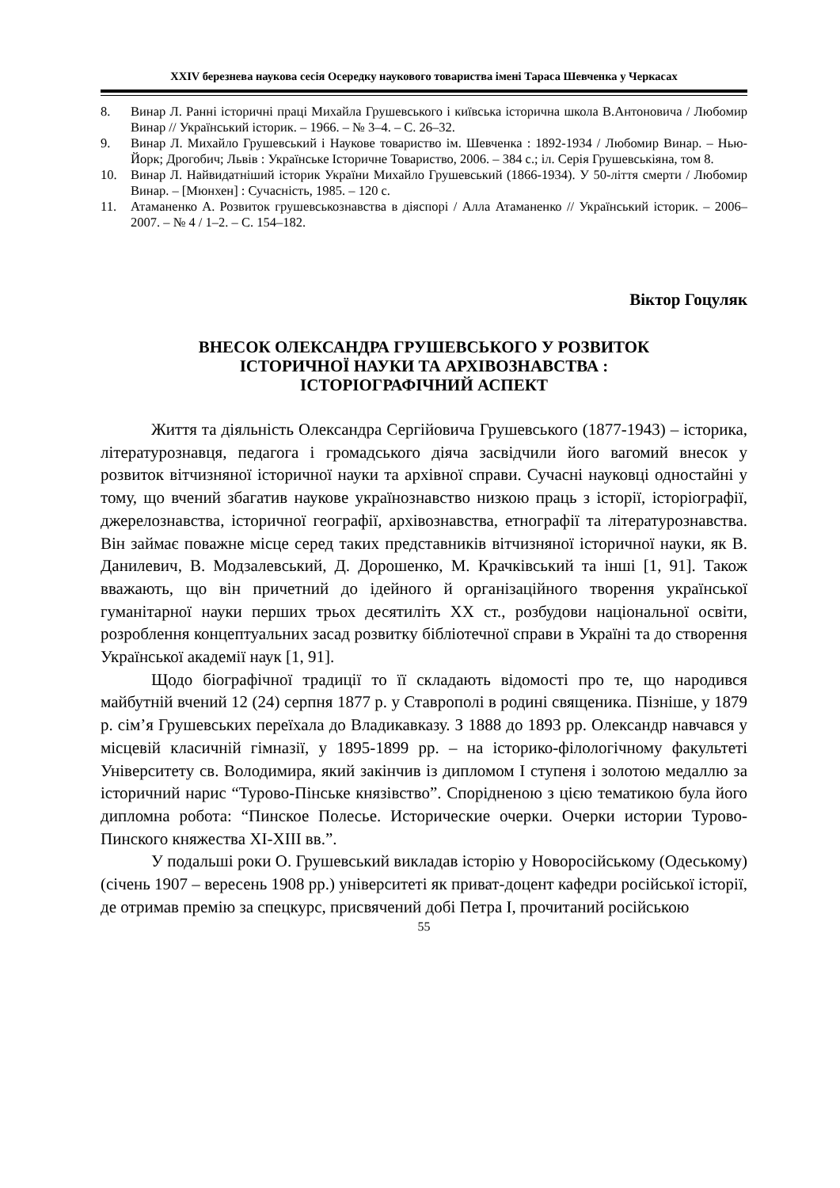XXIV березнева наукова сесія Осередку наукового товариства імені Тараса Шевченка у Черкасах
8. Винар Л. Ранні історичні праці Михайла Грушевського і київська історична школа В.Антоновича / Любомир Винар // Український історик. – 1966. – № 3–4. – С. 26–32.
9. Винар Л. Михайло Грушевський і Наукове товариство ім. Шевченка : 1892-1934 / Любомир Винар. – Нью-Йорк; Дрогобич; Львів : Українське Історичне Товариство, 2006. – 384 с.; іл. Серія Грушевськіяна, том 8.
10. Винар Л. Найвидатніший історик України Михайло Грушевський (1866-1934). У 50-ліття смерти / Любомир Винар. – [Мюнхен] : Сучасність, 1985. – 120 с.
11. Атаманенко А. Розвиток грушевськознавства в діяспорі / Алла Атаманенко // Український історик. – 2006–2007. – № 4 / 1–2. – С. 154–182.
Віктор Гоцуляк
ВНЕСОК ОЛЕКСАНДРА ГРУШЕВСЬКОГО У РОЗВИТОК
ІСТОРИЧНОЇ НАУКИ ТА АРХІВОЗНАВСТВА :
ІСТОРІОГРАФІЧНИЙ АСПЕКТ
Життя та діяльність Олександра Сергійовича Грушевського (1877-1943) – історика, літературознавця, педагога і громадського діяча засвідчили його вагомий внесок у розвиток вітчизняної історичної науки та архівної справи. Сучасні науковці одностайні у тому, що вчений збагатив наукове українознавство низкою праць з історії, історіографії, джерелознавства, історичної географії, архівознавства, етнографії та літературознавства. Він займає поважне місце серед таких представників вітчизняної історичної науки, як В. Данилевич, В. Модзалевський, Д. Дорошенко, М. Крачківський та інші [1, 91]. Також вважають, що він причетний до ідейного й організаційного творення української гуманітарної науки перших трьох десятиліть XX ст., розбудови національної освіти, розроблення концептуальних засад розвитку бібліотечної справи в Україні та до створення Української академії наук [1, 91].
Щодо біографічної традиції то її складають відомості про те, що народився майбутній вчений 12 (24) серпня 1877 р. у Ставрополі в родині священика. Пізніше, у 1879 р. сім’я Грушевських переїхала до Владикавказу. З 1888 до 1893 рр. Олександр навчався у місцевій класичній гімназії, у 1895-1899 рр. – на історико-філологічному факультеті Університету св. Володимира, який закінчив із дипломом I ступеня і золотою медаллю за історичний нарис “Турово-Пінське князівство”. Спорідненою з цією тематикою була його дипломна робота: “Пинское Полесье. Исторические очерки. Очерки истории Турово-Пинского княжества XI-XIII вв.”.
У подальші роки О. Грушевський викладав історію у Новоросійському (Одеському) (січень 1907 – вересень 1908 рр.) університеті як приват-доцент кафедри російської історії, де отримав премію за спецкурс, присвячений добі Петра I, прочитаний російською
55